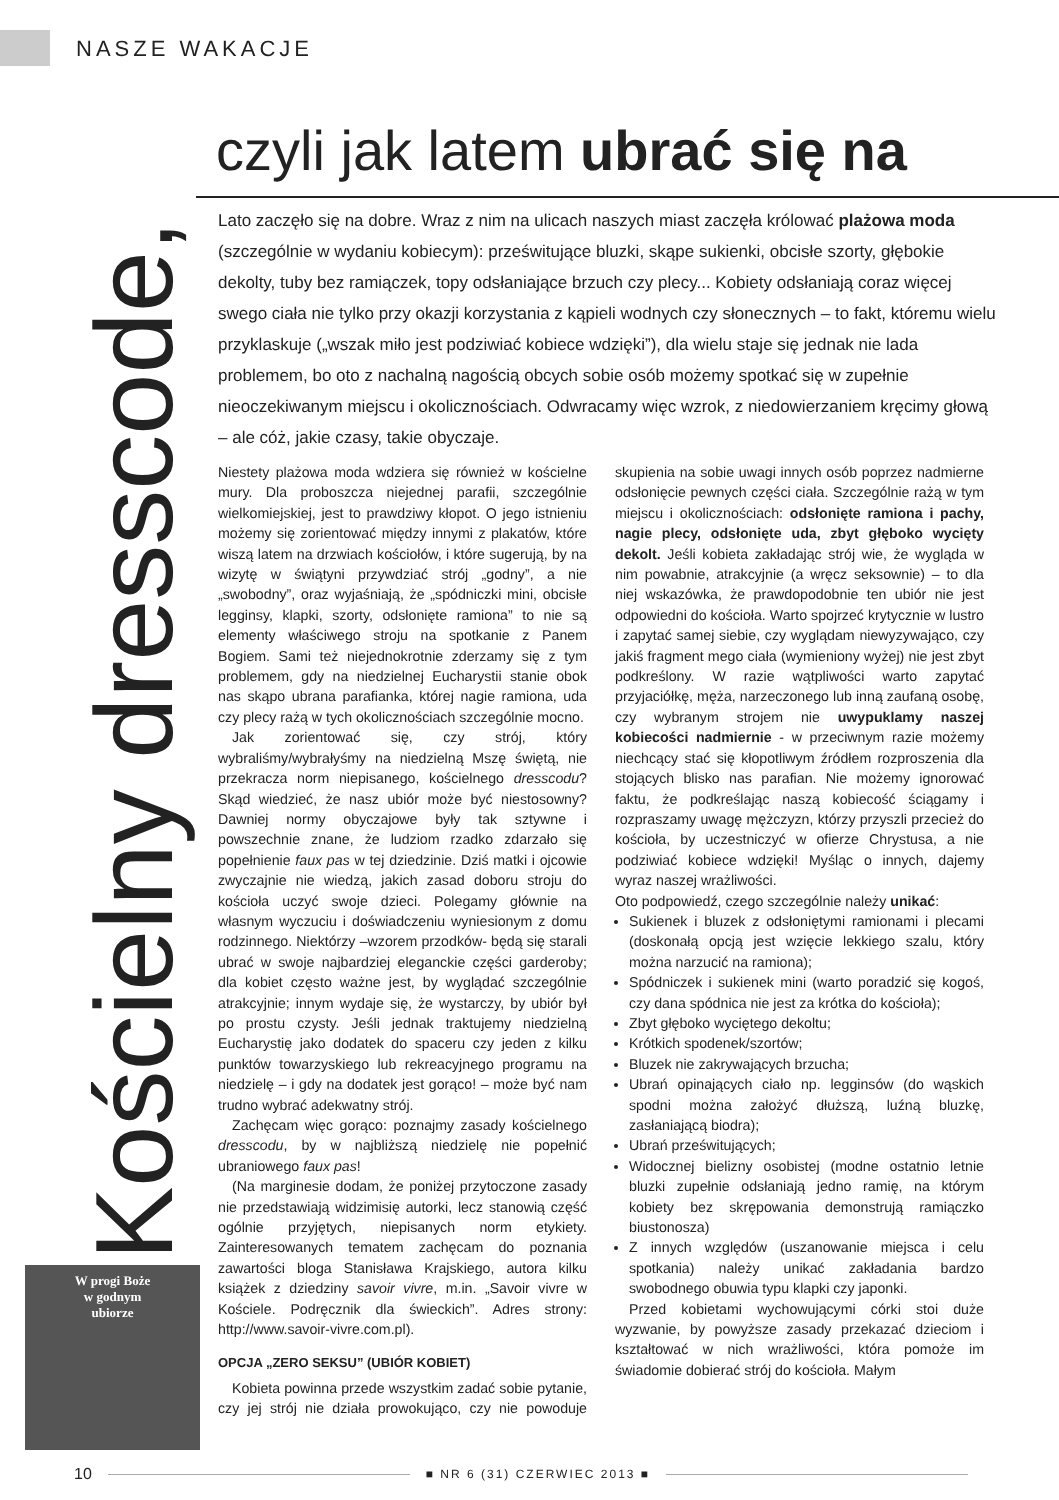NASZE WAKACJE
Kościelny dresscode,
czyli jak latem ubrać się na
Lato zaczęło się na dobre. Wraz z nim na ulicach naszych miast zaczęła królować plażowa moda (szczególnie w wydaniu kobiecym): prześwitujące bluzki, skąpe sukienki, obcisłe szorty, głębokie dekolty, tuby bez ramiączek, topy odsłaniające brzuch czy plecy... Kobiety odsłaniają coraz więcej swego ciała nie tylko przy okazji korzystania z kąpieli wodnych czy słonecznych – to fakt, któremu wielu przyklaskuje („wszak miło jest podziwiać kobiece wdzięki”), dla wielu staje się jednak nie lada problemem, bo oto z nachalną nagością obcych sobie osób możemy spotkać się w zupełnie nieoczekiwanym miejscu i okolicznościach. Odwracamy więc wzrok, z niedowierzaniem kręcimy głową – ale cóż, jakie czasy, takie obyczaje.
Niestety plażowa moda wdziera się również w kościelne mury. Dla proboszcza niejednej parafii, szczególnie wielkomiejskiej, jest to prawdziwy kłopot. O jego istnieniu możemy się zorientować między innymi z plakatów, które wiszą latem na drzwiach kościołów, i które sugerują, by na wizytę w świątyni przywdziać strój „godny”, a nie „swobodny”, oraz wyjaśniają, że „spódniczki mini, obcisłe legginsy, klapki, szorty, odsłonięte ramiona” to nie są elementy właściwego stroju na spotkanie z Panem Bogiem. Sami też niejednokrotnie zderzamy się z tym problemem, gdy na niedzielnej Eucharystii stanie obok nas skąpo ubrana parafianka, której nagie ramiona, uda czy plecy rażą w tych okolicznościach szczególnie mocno.
Jak zorientować się, czy strój, który wybraliśmy/wybrałyśmy na niedzielną Mszę świętą, nie przekracza norm niepisanego, kościelnego dresscodu? Skąd wiedzieć, że nasz ubiór może być niestosowny? Dawniej normy obyczajowe były tak sztywne i powszechnie znane, że ludziom rzadko zdarzało się popełnienie faux pas w tej dziedzinie. Dziś matki i ojcowie zwyczajnie nie wiedzą, jakich zasad doboru stroju do kościoła uczyć swoje dzieci. Polegamy głównie na własnym wyczuciu i doświadczeniu wyniesionym z domu rodzinnego. Niektórzy –wzorem przodków- będą się starali ubrać w swoje najbardziej eleganckie części garderoby; dla kobiet często ważne jest, by wyglądać szczególnie atrakcyjnie; innym wydaje się, że wystarczy, by ubiór był po prostu czysty. Jeśli jednak traktujemy niedzielną Eucharystię jako dodatek do spaceru czy jeden z kilku punktów towarzyskiego lub rekreacyjnego programu na niedzielę – i gdy na dodatek jest gorąco! – może być nam trudno wybrać adekwatny strój.
Zachęcam więc gorąco: poznajmy zasady kościelnego dresscodu, by w najbliższą niedzielę nie popełnić ubraniowego faux pas!
(Na marginesie dodam, że poniżej przytoczone zasady nie przedstawiają widzimisię autorki, lecz stanowią część ogólnie przyjętych, niepisanych norm etykiety. Zainteresowanych tematem zachęcam do poznania zawartości bloga Stanisława Krajskiego, autora kilku książek z dziedziny savoir vivre, m.in. „Savoir vivre w Kościele. Podręcznik dla świeckich”. Adres strony: http://www.savoir-vivre.com.pl).
OPCJA „ZERO SEKSU” (UBIÓR KOBIET)
Kobieta powinna przede wszystkim zadać sobie pytanie, czy jej strój nie działa prowokująco, czy nie powoduje skupienia na sobie uwagi innych osób poprzez nadmierne odsłonięcie pewnych części ciała. Szczególnie rażą w tym miejscu i okolicznościach: odsłonięte ramiona i pachy, nagie plecy, odsłonięte uda, zbyt głęboko wycięty dekolt. Jeśli kobieta zakładając strój wie, że wygląda w nim powabnie, atrakcyjnie (a wręcz seksownie) – to dla niej wskazówka, że prawdopodobnie ten ubiór nie jest odpowiedni do kościoła. Warto spojrzeć krytycznie w lustro i zapytać samej siebie, czy wyglądam niewyzywająco, czy jakiś fragment mego ciała (wymieniony wyżej) nie jest zbyt podkreślony. W razie wątpliwości warto zapytać przyjaciółkę, męża, narzeczonego lub inną zaufaną osobę, czy wybranym strojem nie uwypuklamy naszej kobiecości nadmiernie - w przeciwnym razie możemy niechcący stać się kłopotliwym źródłem rozproszenia dla stojących blisko nas parafian. Nie możemy ignorować faktu, że podkreślając naszą kobiecość ściągamy i rozpraszamy uwagę mężczyzn, którzy przyszli przecież do kościoła, by uczestniczyć w ofierze Chrystusa, a nie podziwiać kobiece wdzięki! Myśląc o innych, dajemy wyraz naszej wrażliwości.
Oto podpowiedź, czego szczególnie należy unikać:
Sukienek i bluzek z odsłoniętymi ramionami i plecami (doskonałą opcją jest wzięcie lekkiego szalu, który można narzucić na ramiona);
Spódniczek i sukienek mini (warto poradzić się kogoś, czy dana spódnica nie jest za krótka do kościoła);
Zbyt głęboko wyciętego dekoltu;
Krótkich spodenek/szortów;
Bluzek nie zakrywających brzucha;
Ubrań opinających ciało np. legginsów (do wąskich spodni można założyć dłuższą, luźną bluzkę, zasłaniającą biodra);
Ubrań prześwitujących;
Widocznej bielizny osobistej (modne ostatnio letnie bluzki zupełnie odsłaniają jedno ramię, na którym kobiety bez skrępowania demonstrują ramiączko biustonosza)
Z innych względów (uszanowanie miejsca i celu spotkania) należy unikać zakładania bardzo swobodnego obuwia typu klapki czy japonki.
Przed kobietami wychowującymi córki stoi duże wyzwanie, by powyższe zasady przekazać dzieciom i kształtować w nich wrażliwości, która pomoże im świadomie dobierać strój do kościoła. Małym
W progi Boże
w godnym
ubiorze
10 ■ NR 6 (31) CZERWIEC 2013 ■